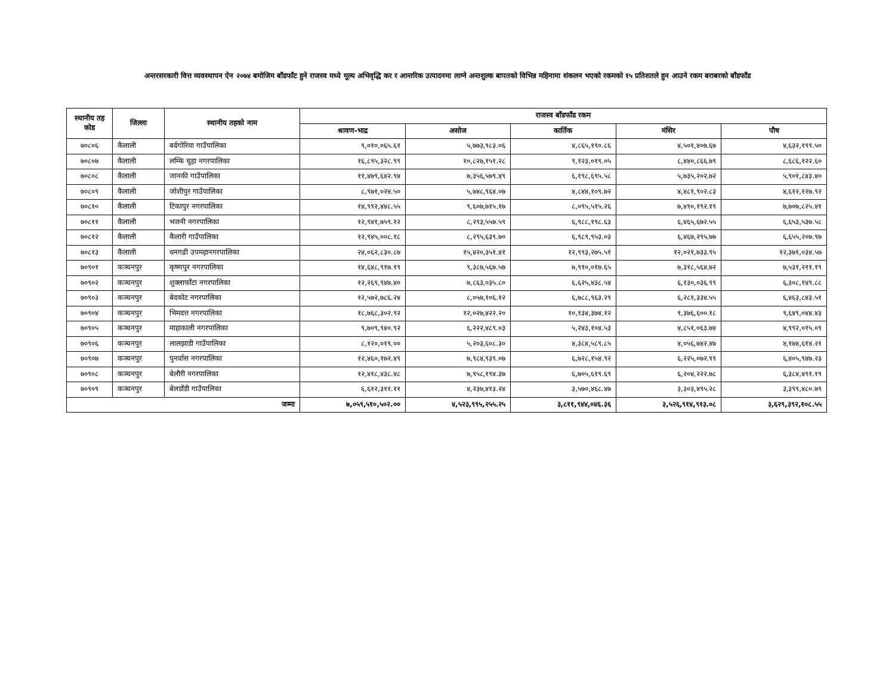अन्तरसरकारी वित्त व्यवस्थापन ऐन २०७४ बमोजिम बाँडफाँट हुने राजस्व मध्ये मूल्य अभिवृद्धि कर र आन्तरिक उत्पादनमा लाग्ने अन्तशुल्क बापतको विभिन्न महिनामा संकलन भएको रकमको १५ प्रतिशतले हुन आउने रकम बराबरको बाँडफाँड
| स्थानीय तह कोड | जिल्ला | स्थानीय तहको नाम | राजस्व बाँडफाँड रकम | | | | |
| --- | --- | --- | --- | --- | --- | --- | --- |
| | | | श्रावण-भाद्र | असोज | कार्तिक | मंसिर | पौष |
| ७०८०६ | कैलाली | बर्दगोरिया गाउँपालिका | ९,०१०,०६५.६१ | ५,७७३,९८३.०६ | ४,८६५,१९०.८६ | ४,५०१,४०७.६७ | ४,६३२,१९९.५० |
| ७०८०७ | कैलाली | लम्कि चुहा नगरपालिका | १६,८९५,३२८.९९ | १०,८२७,१५१.२८ | ९,१२३,०१९.०५ | ८,४४०,८६६.७९ | ८,६८६,१२२.६० |
| ७०८०८ | कैलाली | जानकी गाउँपालिका | ११,४७९,६४२.९४ | ७,३५६,५७९.४९ | ६,१९८,६९५.५८ | ५,७३५,२०२.७२ | ५,९०१,८४३.४० |
| ७०८०९ | कैलाली | जोशीपुर गाउँपालिका | ८,९७१,०२४.५० | ५,७४८,९६४.०७ | ४,८४४,१०९.७२ | ४,४८१,९०२.८३ | ४,६१२,१२७.९२ |
| ७०८१० | कैलाली | टिकापुर नगरपालिका | १४,९९२,४४८.५५ | ९,६०७,७१५.१७ | ८,०९५,५१५.२६ | ७,४९०,१९२.१९ | ७,७०७,८२५.४१ |
| ७०८११ | कैलाली | भजनी नगरपालिका | १२,९४१,७५९.१२ | ८,२९३,५५७.५९ | ६,९८८,१९८.६३ | ६,४६५,६७२.५५ | ६,६५३,५३७.५८ |
| ७०८१२ | कैलाली | कैलारी गाउँपालिका | १२,९४५,००८.१८ | ८,२९५,६३९.७० | ६,९८९,९५३.०३ | ६,४६७,२९५.७७ | ६,६५५,२०७.९७ |
| ७०८१३ | कैलाली | धनगढी उपमहानगरपालिका | २४,०६२,८३०.८७ | १५,४२०,३५१.४१ | १२,९९३,२७५.५१ | १२,०२१,७३३.९५ | १२,३७१,०३४.५७ |
| ७०९०१ | कञ्चनपुर | कृष्णपुर नगरपालिका | १४,६४८,९१७.१९ | ९,३८७,५६७.५७ | ७,९१०,०१७.६५ | ७,३१८,५६४.७२ | ७,५३१,२११.१९ |
| ७०९०२ | कञ्चनपुर | शुक्लाफाँटा नगरपालिका | १२,२६९,९४७.४० | ७,८६३,०३५.८० | ६,६२५,४३८.५४ | ६,१३०,०३६.९९ | ६,३०८,१४९.८८ |
| ७०९०३ | कञ्चनपुर | बेदकोट नगरपालिका | १२,५७२,७८६.२४ | ८,०५७,१०६.१२ | ६,७८८,९६३.२९ | ६,२८१,३३४.५५ | ६,४६३,८४३.५१ |
| ७०९०४ | कञ्चनपुर | भिमदत्त नगरपालिका | १८,७६८,३०२.९२ | १२,०२७,४२२.२० | १०,१३४,३७४.१२ | ९,३७६,६००.१८ | ९,६४९,०४४.४३ |
| ७०९०५ | कञ्चनपुर | माहाकाली नगरपालिका | ९,७०९,९४०.९२ | ६,२२२,४८९.०३ | ५,२४३,१०४.५३ | ४,८५१,०६३.७४ | ४,९९२,०१५.०९ |
| ७०९०६ | कञ्चनपुर | लालझाडी गाउँपालिका | ८,१२०,०१९.०० | ५,२०३,६०८.३० | ४,३८४,५८९.८५ | ४,०५६,७४२.४७ | ४,१७४,६१४.२१ |
| ७०९०७ | कञ्चनपुर | पुनर्वास नगरपालिका | १२,४६०,१७२.४९ | ७,९८४,९३९.०७ | ६,७२८,१५४.९२ | ६,२२५,०७२.९९ | ६,४०५,९४७.२३ |
| ७०९०८ | कञ्चनपुर | बेलौरी नगरपालिका | १२,४१८,४३८.४८ | ७,९५८,१९४.३७ | ६,७०५,६१९.६९ | ६,२०४,२२२.७८ | ६,३८४,४९१.१९ |
| ७०९०९ | कञ्चनपुर | बेलडाँडी गाउँपालिका | ६,६१२,३११.११ | ४,२३७,४१३.२४ | ३,५७०,४६८.४७ | ३,३०३,४९५.२८ | ३,३९९,४८०.७९ |
| जम्मा | | | ७,०५९,५१०,५०२.०० | ४,५२३,९९५,२५५.२५ | ३,८११,९४४,०४६.३६ | ३,५२६,९१४,९१३.०८ | ३,६२९,३९२,१०८.५५ |